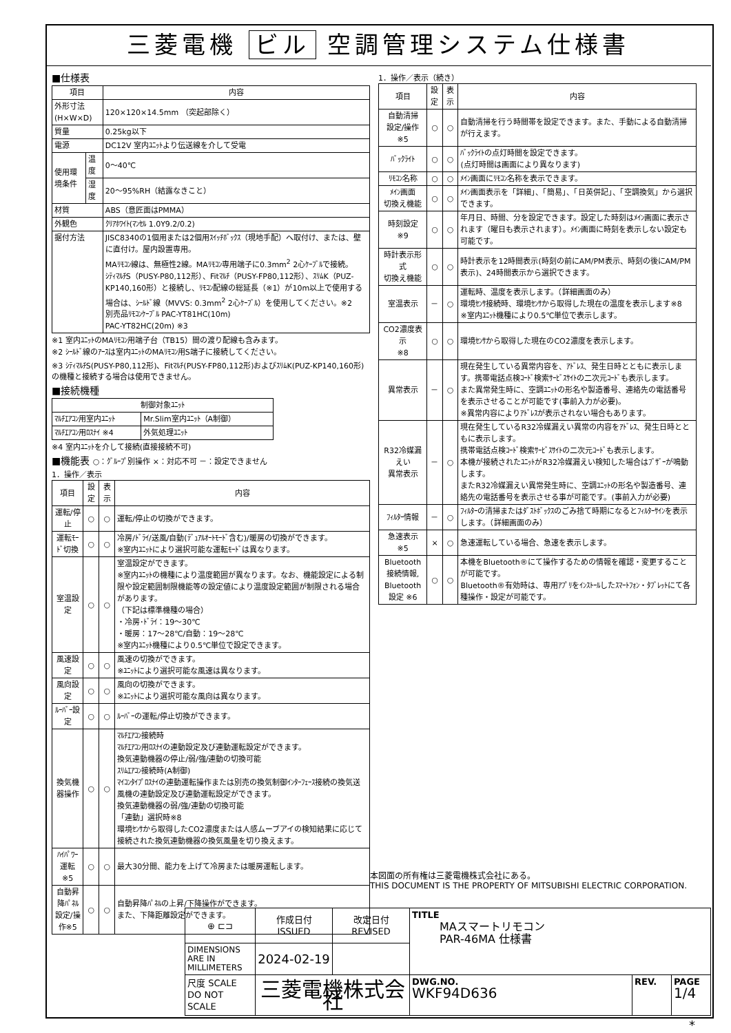三菱電機 ビル 空調管理システム仕様書
■仕様表
| 項目 | | 内容 |
| --- | --- | --- |
| 外形寸法(H×W×D) | | 120×120×14.5mm （突起部除く） |
| 質量 | | 0.25kg以下 |
| 電源 | | DC12V 室内ﾕﾆｯﾄより伝送線を介して受電 |
| 使用環境条件 | 温度 | 0～40℃ |
| | 湿度 | 20～95%RH（結露なきこと） |
| 材質 | | ABS（意匠面はPMMA） |
| 外観色 | | ｸﾘｱﾎﾜｲﾄ(ﾏﾝｾﾙ 1.0Y9.2/0.2) |
| 据付方法 | | JISC8340の1個用または2個用ｽｲｯﾁﾎﾞｯｸｽ（現地手配）へ取付け、または、壁に直付け。屋内設置専用。 MAﾘﾓｺﾝ線は、無極性2線。MAﾘﾓｺﾝ専用端子に0.3mm<sup>2</sup> 2心ｹｰﾌﾞﾙで接続。 ｼﾃｨﾏﾙﾁS（PUSY-P80,112形）、Fitﾏﾙﾁ（PUSY-FP80,112形）、ｽﾘﾑK（PUZ-KP140,160形）と接続し、ﾘﾓｺﾝ配線の総延長（※1）が10m以上で使用する場合は、ｼｰﾙﾄﾞ線（MVVS: 0.3mm<sup>2</sup> 2心ｹｰﾌﾞﾙ）を使用してください。※2 別売品ﾘﾓｺﾝｹｰﾌﾞﾙ PAC-YT81HC(10m) PAC-YT82HC(20m) ※3 |
※1 室内ﾕﾆｯﾄのMAﾘﾓｺﾝ用端子台（TB15）間の渡り配線も含みます。
※2 ｼｰﾙﾄﾞ線のｱｰｽは室内ﾕﾆｯﾄのMAﾘﾓｺﾝ用S端子に接続してください。
※3 ｼﾃｨﾏﾙﾁS(PUSY-P80,112形)、Fitﾏﾙﾁ(PUSY-FP80,112形)およびｽﾘﾑK(PUZ-KP140,160形)の機種と接続する場合は使用できません。
■接続機種
| 制御対象ﾕﾆｯﾄ | |
| --- | --- |
| ﾏﾙﾁｴｱｺﾝ用室内ﾕﾆｯﾄ | Mr.Slim室内ﾕﾆｯﾄ（A制御） |
| ﾏﾙﾁｴｱｺﾝ用ﾛｽﾅｲ ※4 | 外気処理ﾕﾆｯﾄ |
※4 室内ﾕﾆｯﾄを介して接続(直接接続不可)
■機能表 ○：ｸﾞﾙｰﾌﾟ別操作 ×：対応不可 －：設定できません
1．操作／表示
| 項目 | 設定 | 表示 | 内容 |
| --- | --- | --- | --- |
| 運転/停止 | ○ | ○ | 運転/停止の切換ができます。 |
| 運転ﾓｰﾄﾞ切換 | ○ | ○ | 冷房/ﾄﾞﾗｲ/送風/自動(ﾃﾞｭｱﾙｵｰﾄﾓｰﾄﾞ含む)/暖房の切換ができます。 ※室内ﾕﾆｯﾄにより選択可能な運転ﾓｰﾄﾞは異なります。 |
| 室温設定 | ○ | ○ | 室温設定ができます。 ※室内ﾕﾆｯﾄの機種により温度範囲が異なります。なお、機能設定による制限や設定範囲制限機能等の設定値により温度設定範囲が制限される場合があります。 （下記は標準機種の場合） ・冷房･ﾄﾞﾗｲ：19～30℃ ・暖房：17～28℃/自動：19～28℃ ※室内ﾕﾆｯﾄ機種により0.5℃単位で設定できます。 |
| 風速設定 | ○ | ○ | 風速の切換ができます。 ※ﾕﾆｯﾄにより選択可能な風速は異なります。 |
| 風向設定 | ○ | ○ | 風向の切換ができます。 ※ﾕﾆｯﾄにより選択可能な風向は異なります。 |
| ﾙｰﾊﾞｰ設定 | ○ | ○ | ﾙｰﾊﾞｰの運転/停止切換ができます。 |
| 換気機器操作 | ○ | ○ | ﾏﾙﾁｴｱｺﾝ接続時 ﾏﾙﾁｴｱｺﾝ用ﾛｽﾅｲの連動設定及び連動運転設定ができます。 換気連動機器の停止/弱/強/連動の切換可能 ｽﾘﾑｴｱｺﾝ接続時(A制御) ﾏｲｺﾝﾀｲﾌﾟﾛｽﾅｲの連動運転操作または別売の換気制御ｲﾝﾀｰﾌｪｰｽ接続の換気送風機の連動設定及び連動運転設定ができます。 換気連動機器の弱/強/連動の切換可能 「連動」選択時※8 環境ｾﾝｻから取得したCO2濃度または人感ムーブアイの検知結果に応じて接続された換気連動機器の換気風量を切り換えます。 |
| ﾊｲﾊﾟﾜｰ運転 ※5 | ○ | ○ | 最大30分間、能力を上げて冷房または暖房運転します。 |
| 自動昇降ﾊﾟﾈﾙ 設定/操作※5 | ○ | ○ | 自動昇降ﾊﾟﾈﾙの上昇/下降操作ができます。 また、下降距離設定ができます。 |
1．操作／表示（続き）
| 項目 | 設定 | 表示 | 内容 |
| --- | --- | --- | --- |
| 自動清掃 設定/操作※5 | ○ | ○ | 自動清掃を行う時間帯を設定できます。また、手動による自動清掃が行えます。 |
| ﾊﾞｯｸﾗｲﾄ | ○ | ○ | ﾊﾞｯｸﾗｲﾄの点灯時間を設定できます。 (点灯時間は画面により異なります) |
| ﾘﾓｺﾝ名称 | ○ | ○ | ﾒｲﾝ画面にﾘﾓｺﾝ名称を表示できます。 |
| ﾒｲﾝ画面 切換え機能 | ○ | ○ | ﾒｲﾝ画面表示を「詳細」、「簡易」、「日英併記」、「空調換気」から選択できます。 |
| 時刻設定 ※9 | ○ | ○ | 年月日、時間、分を設定できます。設定した時刻はﾒｲﾝ画面に表示されます（曜日も表示されます）。ﾒｲﾝ画面に時刻を表示しない設定も可能です。 |
| 時計表示形式 切換え機能 | ○ | ○ | 時計表示を12時間表示(時刻の前にAM/PM表示、時刻の後にAM/PM表示)、24時間表示から選択できます。 |
| 室温表示 | － | ○ | 運転時、温度を表示します。（詳細画面のみ） 環境ｾﾝｻ接続時、環境ｾﾝｻから取得した現在の温度を表示します※8 ※室内ﾕﾆｯﾄ機種により0.5℃単位で表示します。 |
| CO2濃度表示 ※8 | ○ | ○ | 環境ｾﾝｻから取得した現在のCO2濃度を表示します。 |
| 異常表示 | － | ○ | 現在発生している異常内容を、ｱﾄﾞﾚｽ、発生日時とともに表示します。携帯電話点検ｺｰﾄﾞ検索ｻｰﾋﾞｽｻｲﾄの二次元ｺｰﾄﾞも表示します。 また異常発生時に、空調ﾕﾆｯﾄの形名や製造番号、連絡先の電話番号を表示させることが可能です(事前入力が必要)。 ※異常内容によりｱﾄﾞﾚｽが表示されない場合もあります。 |
| R32冷媒漏えい 異常表示 | － | ○ | 現在発生しているR32冷媒漏えい異常の内容をｱﾄﾞﾚｽ、発生日時とともに表示します。 携帯電話点検ｺｰﾄﾞ検索ｻｰﾋﾞｽｻｲﾄの二次元ｺｰﾄﾞも表示します。 本機が接続されたﾕﾆｯﾄがR32冷媒漏えい検知した場合はﾌﾞｻﾞｰが鳴動します。 またR32冷媒漏えい異常発生時に、空調ﾕﾆｯﾄの形名や製造番号、連絡先の電話番号を表示させる事が可能です。(事前入力が必要) |
| ﾌｨﾙﾀｰ情報 | － | ○ | ﾌｨﾙﾀｰの清掃またはﾀﾞｽﾄﾎﾞｯｸｽのごみ捨て時期になるとﾌｨﾙﾀｰｻｲﾝを表示します。（詳細画面のみ） |
| 急速表示 ※5 | × | ○ | 急速運転している場合、急速を表示します。 |
| Bluetooth 接続情報, Bluetooth 設定 ※6 | ○ | ○ | 本機をBluetooth®にて操作するための情報を確認・変更することが可能です。 Bluetooth®有効時は、専用ｱﾌﾟﾘをｲﾝｽﾄｰﾙしたｽﾏｰﾄﾌｫﾝ・ﾀﾌﾞﾚｯﾄにて各種操作・設定が可能です。 |
本図面の所有権は三菱電機株式会社にある。
THIS DOCUMENT IS THE PROPERTY OF MITSUBISHI ELECTRIC CORPORATION.
| ⊕ ⊏⊐ | 作成日付 ISSUED | 改定日付 REVISED | TITLE MAスマートリモコン PAR-46MA 仕様書 | | |
| DIMENSIONS ARE IN MILLIMETERS | 2024-02-19 | | | | |
| 尺度 SCALE DO NOT SCALE | 三菱電機株式会社 | | DWG.NO. WKF94D636 | REV. | PAGE 1/4 |
*